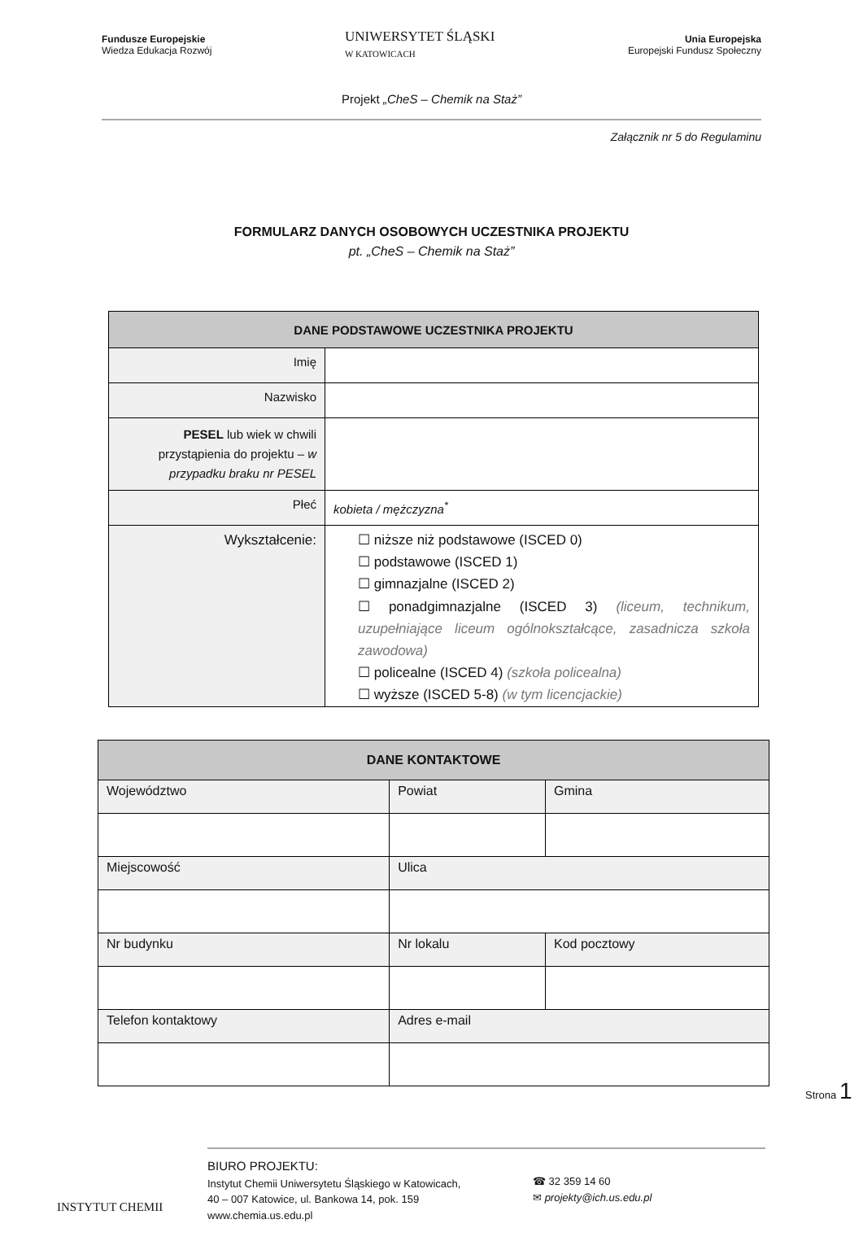Fundusze Europejskie
Wiedza Edukacja Rozwój
UNIWERSYTET ŚLĄSKI
W KATOWICACH
Unia Europejska
Europejski Fundusz Społeczny
Projekt „CheS – Chemik na Staż”
Załącznik nr 5 do Regulaminu
FORMULARZ DANYCH OSOBOWYCH UCZESTNIKA PROJEKTU
pt. „CheS – Chemik na Staż”
| DANE PODSTAWOWE UCZESTNIKA PROJEKTU | |
| --- | --- |
| Imię | |
| Nazwisko | |
| PESEL lub wiek w chwili przystąpienia do projektu – w przypadku braku nr PESEL | |
| Płeć | kobieta / mężczyzna<sup>*</sup> |
| Wykształcenie: | ☐ niższe niż podstawowe (ISCED 0) ☐ podstawowe (ISCED 1) ☐ gimnazjalne (ISCED 2) ☐ ponadgimnazjalne (ISCED 3) (liceum, technikum, uzupełniające liceum ogólnokształcące, zasadnicza szkoła zawodowa) ☐ policealne (ISCED 4) (szkoła policealna) ☐ wyższe (ISCED 5-8) (w tym licencjackie) |
| DANE KONTAKTOWE | | |
| --- | --- | --- |
| Województwo | Powiat | Gmina |
| Miejscowość | Ulica | |
| Nr budynku | Nr lokalu | Kod pocztowy |
| Telefon kontaktowy | Adres e-mail | |
Strona 1
INSTYTUT CHEMII
BIURO PROJEKTU:
Instytut Chemii Uniwersytetu Śląskiego w Katowicach,
40 – 007 Katowice, ul. Bankowa 14, pok. 159
www.chemia.us.edu.pl
☎ 32 359 14 60
✉ projekty@ich.us.edu.pl